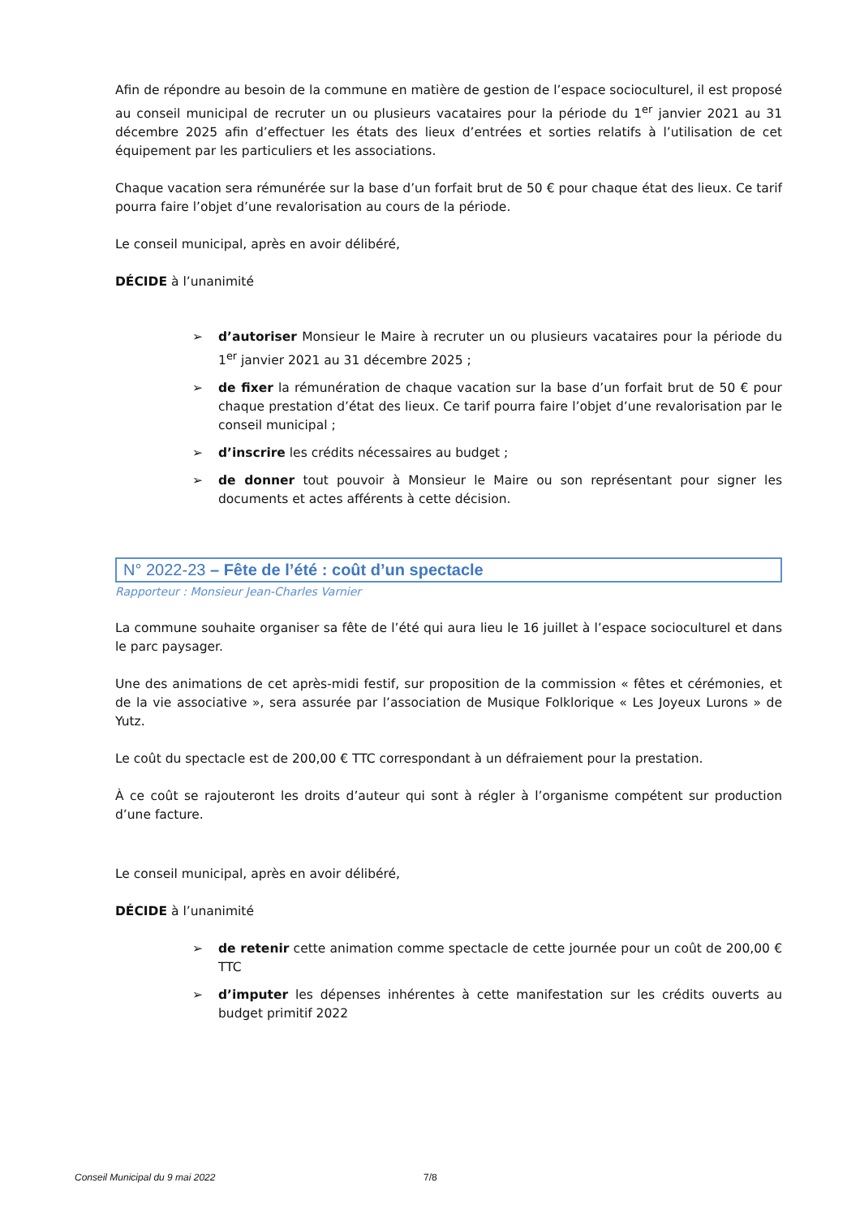Afin de répondre au besoin de la commune en matière de gestion de l’espace socioculturel, il est proposé au conseil municipal de recruter un ou plusieurs vacataires pour la période du 1<sup>er</sup> janvier 2021 au 31 décembre 2025 afin d’effectuer les états des lieux d’entrées et sorties relatifs à l’utilisation de cet équipement par les particuliers et les associations.
Chaque vacation sera rémunérée sur la base d’un forfait brut de 50 € pour chaque état des lieux. Ce tarif pourra faire l’objet d’une revalorisation au cours de la période.
Le conseil municipal, après en avoir délibéré,
DÉCIDE à l’unanimité
➢ d’autoriser Monsieur le Maire à recruter un ou plusieurs vacataires pour la période du 1<sup>er</sup> janvier 2021 au 31 décembre 2025 ;
➢ de fixer la rémunération de chaque vacation sur la base d’un forfait brut de 50 € pour chaque prestation d’état des lieux. Ce tarif pourra faire l’objet d’une revalorisation par le conseil municipal ;
➢ d’inscrire les crédits nécessaires au budget ;
➢ de donner tout pouvoir à Monsieur le Maire ou son représentant pour signer les documents et actes afférents à cette décision.
N° 2022-23 – Fête de l’été : coût d’un spectacle
Rapporteur : Monsieur Jean-Charles Varnier
La commune souhaite organiser sa fête de l’été qui aura lieu le 16 juillet à l’espace socioculturel et dans le parc paysager.
Une des animations de cet après-midi festif, sur proposition de la commission « fêtes et cérémonies, et de la vie associative », sera assurée par l’association de Musique Folklorique « Les Joyeux Lurons » de Yutz.
Le coût du spectacle est de 200,00 € TTC correspondant à un défraiement pour la prestation.
À ce coût se rajouteront les droits d’auteur qui sont à régler à l’organisme compétent sur production d’une facture.
Le conseil municipal, après en avoir délibéré,
DÉCIDE à l’unanimité
➢ de retenir cette animation comme spectacle de cette journée pour un coût de 200,00 € TTC
➢ d’imputer les dépenses inhérentes à cette manifestation sur les crédits ouverts au budget primitif 2022
Conseil Municipal du 9 mai 2022
7/8